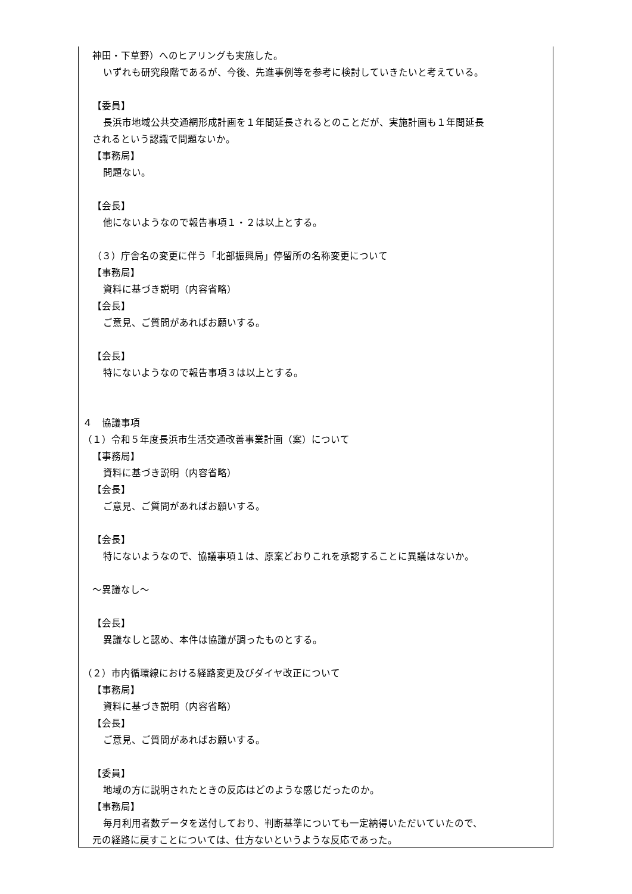神田・下草野）へのヒアリングも実施した。
いずれも研究段階であるが、今後、先進事例等を参考に検討していきたいと考えている。
【委員】
長浜市地域公共交通網形成計画を１年間延長されるとのことだが、実施計画も１年間延長
されるという認識で問題ないか。
【事務局】
問題ない。
【会長】
他にないようなので報告事項１・２は以上とする。
（３）庁舎名の変更に伴う「北部振興局」停留所の名称変更について
【事務局】
資料に基づき説明（内容省略）
【会長】
ご意見、ご質問があればお願いする。
【会長】
特にないようなので報告事項３は以上とする。
４　協議事項
（１）令和５年度長浜市生活交通改善事業計画（案）について
【事務局】
資料に基づき説明（内容省略）
【会長】
ご意見、ご質問があればお願いする。
【会長】
特にないようなので、協議事項１は、原案どおりこれを承認することに異議はないか。
～異議なし～
【会長】
異議なしと認め、本件は協議が調ったものとする。
（２）市内循環線における経路変更及びダイヤ改正について
【事務局】
資料に基づき説明（内容省略）
【会長】
ご意見、ご質問があればお願いする。
【委員】
地域の方に説明されたときの反応はどのような感じだったのか。
【事務局】
毎月利用者数データを送付しており、判断基準についても一定納得いただいていたので、
元の経路に戻すことについては、仕方ないというような反応であった。